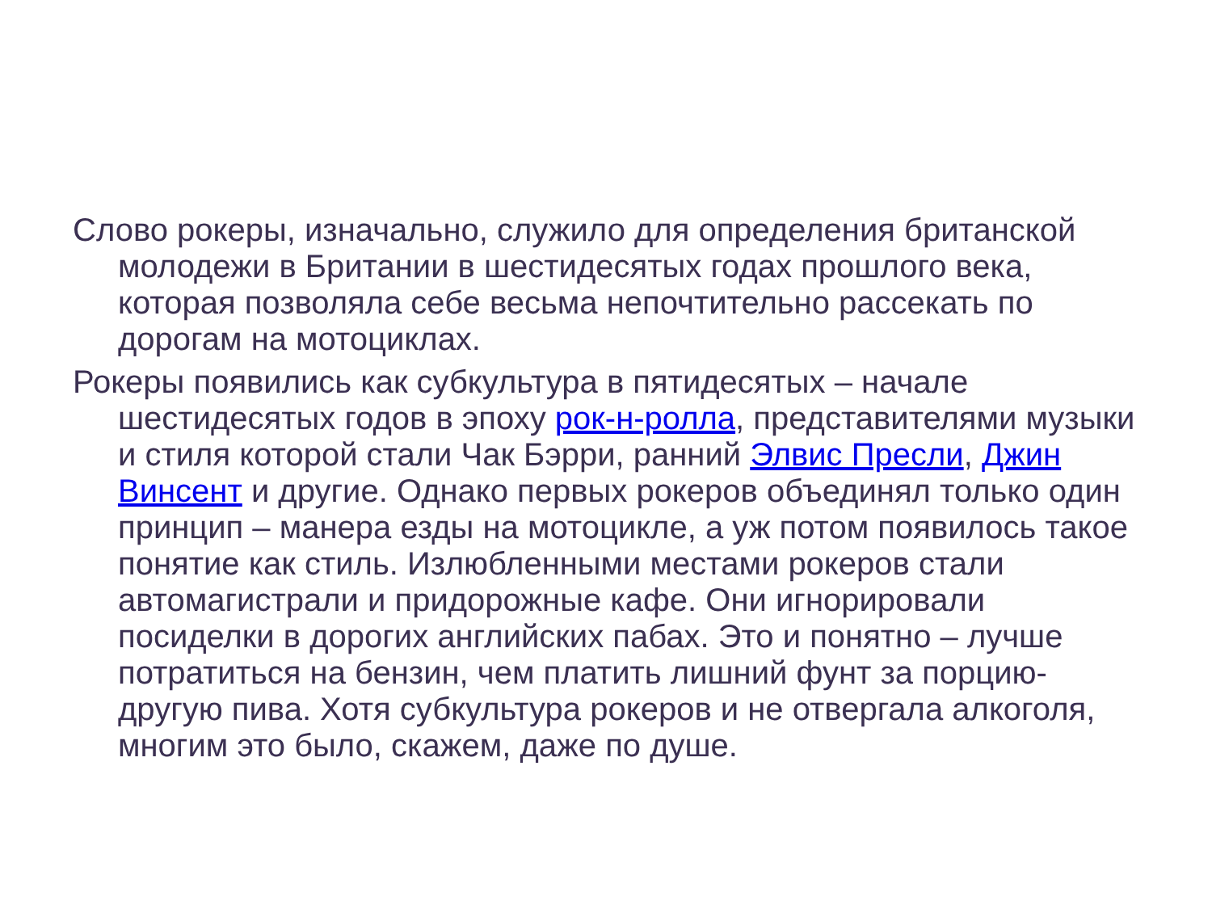Слово рокеры, изначально, служило для определения британской молодежи в Британии в шестидесятых годах прошлого века, которая позволяла себе весьма непочтительно рассекать по дорогам на мотоциклах.
Рокеры появились как субкультура в пятидесятых – начале шестидесятых годов в эпоху рок-н-ролла, представителями музыки и стиля которой стали Чак Бэрри, ранний Элвис Пресли, Джин Винсент и другие. Однако первых рокеров объединял только один принцип – манера езды на мотоцикле, а уж потом появилось такое понятие как стиль. Излюбленными местами рокеров стали автомагистрали и придорожные кафе. Они игнорировали посиделки в дорогих английских пабах. Это и понятно – лучше потратиться на бензин, чем платить лишний фунт за порцию-другую пива. Хотя субкультура рокеров и не отвергала алкоголя, многим это было, скажем, даже по душе.